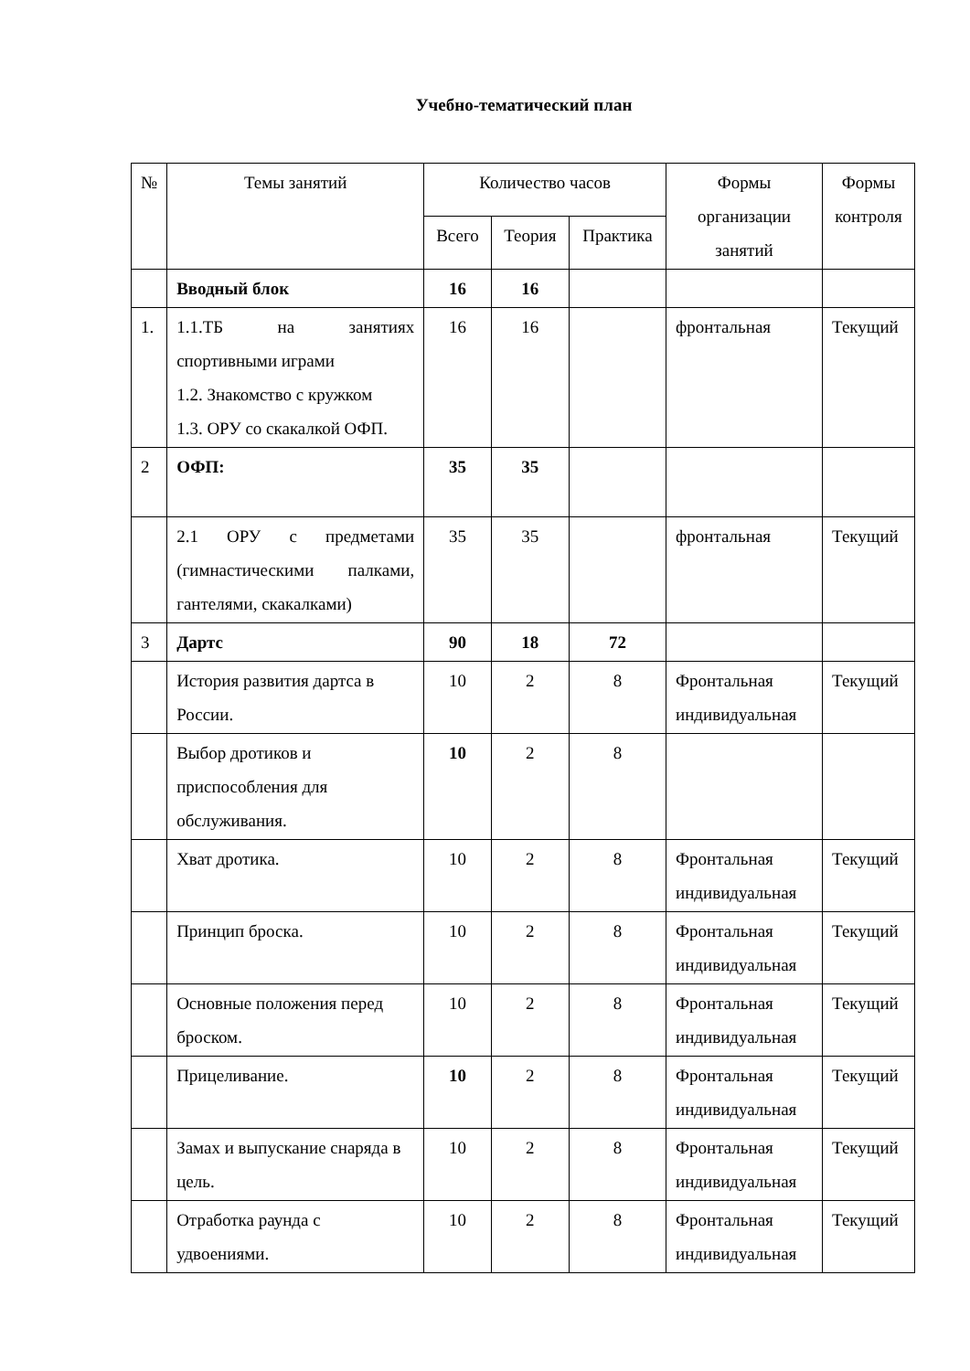Учебно-тематический план
| № | Темы занятий | Количество часов | | | Формы организации занятий | Формы контроля |
| --- | --- | --- | --- | --- | --- | --- |
| | | Всего | Теория | Практика | | |
| | Вводный блок | 16 | 16 | | | |
| 1. | 1.1.ТБ на занятиях спортивными играми 1.2. Знакомство с кружком 1.3. ОРУ со скакалкой ОФП. | 16 | 16 | | фронтальная | Текущий |
| 2 | ОФП: | 35 | 35 | | | |
| | 2.1 ОРУ с предметами (гимнастическими палками, гантелями, скакалками) | 35 | 35 | | фронтальная | Текущий |
| 3 | Дартс | 90 | 18 | 72 | | |
| | История развития дартса в России. | 10 | 2 | 8 | Фронтальная индивидуальная | Текущий |
| | Выбор дротиков и приспособления для обслуживания. | 10 | 2 | 8 | | |
| | Хват дротика. | 10 | 2 | 8 | Фронтальная индивидуальная | Текущий |
| | Принцип броска. | 10 | 2 | 8 | Фронтальная индивидуальная | Текущий |
| | Основные положения перед броском. | 10 | 2 | 8 | Фронтальная индивидуальная | Текущий |
| | Прицеливание. | 10 | 2 | 8 | Фронтальная индивидуальная | Текущий |
| | Замах и выпускание снаряда в цель. | 10 | 2 | 8 | Фронтальная индивидуальная | Текущий |
| | Отработка раунда с удвоениями. | 10 | 2 | 8 | Фронтальная индивидуальная | Текущий |